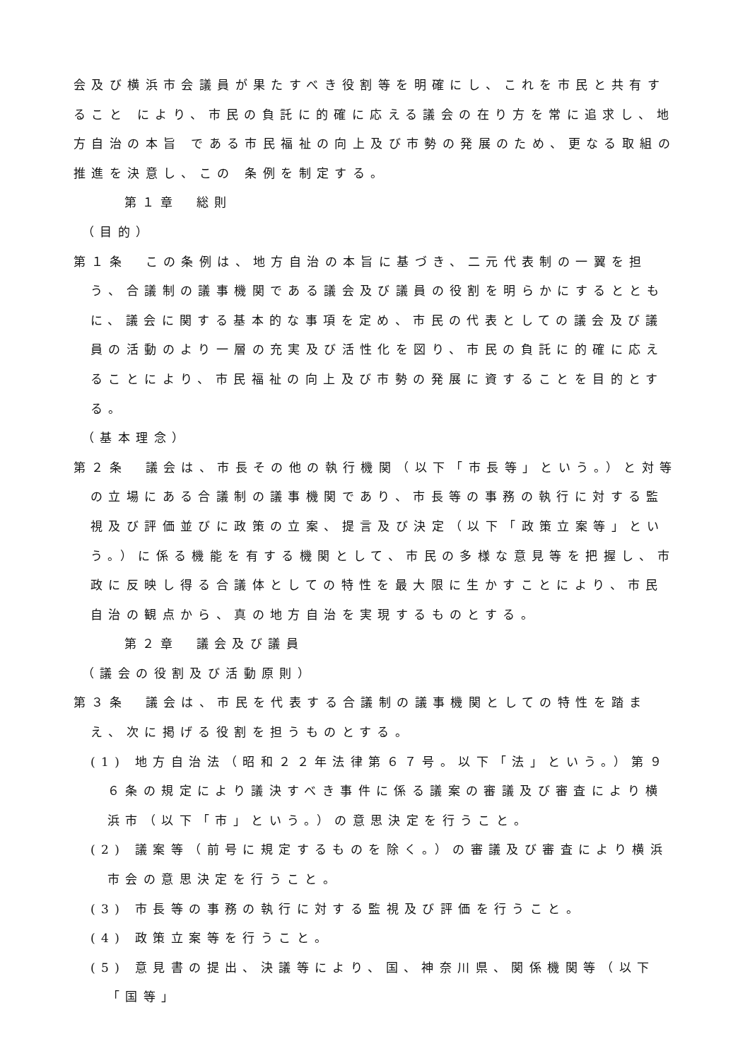会及び横浜市会議員が果たすべき役割等を明確にし、これを市民と共有すること により、市民の負託に的確に応える議会の在り方を常に追求し、地方自治の本旨 である市民福祉の向上及び市勢の発展のため、更なる取組の推進を決意し、この 条例を制定する。
第１章　総則
（目的）
第１条　この条例は、地方自治の本旨に基づき、二元代表制の一翼を担う、合議制の議事機関である議会及び議員の役割を明らかにするとともに、議会に関する基本的な事項を定め、市民の代表としての議会及び議員の活動のより一層の充実及び活性化を図り、市民の負託に的確に応えることにより、市民福祉の向上及び市勢の発展に資することを目的とする。
（基本理念）
第２条　議会は、市長その他の執行機関（以下「市長等」という。）と対等の立場にある合議制の議事機関であり、市長等の事務の執行に対する監視及び評価並びに政策の立案、提言及び決定（以下「政策立案等」という。）に係る機能を有する機関として、市民の多様な意見等を把握し、市政に反映し得る合議体としての特性を最大限に生かすことにより、市民自治の観点から、真の地方自治を実現するものとする。
第２章　議会及び議員
（議会の役割及び活動原則）
第３条　議会は、市民を代表する合議制の議事機関としての特性を踏まえ、次に掲げる役割を担うものとする。
(1) 地方自治法（昭和２２年法律第６７号。以下「法」という。）第９６条の規定により議決すべき事件に係る議案の審議及び審査により横浜市（以下「市」という。）の意思決定を行うこと。
(2) 議案等（前号に規定するものを除く。）の審議及び審査により横浜市会の意思決定を行うこと。
(3) 市長等の事務の執行に対する監視及び評価を行うこと。
(4) 政策立案等を行うこと。
(5) 意見書の提出、決議等により、国、神奈川県、関係機関等（以下「国等」